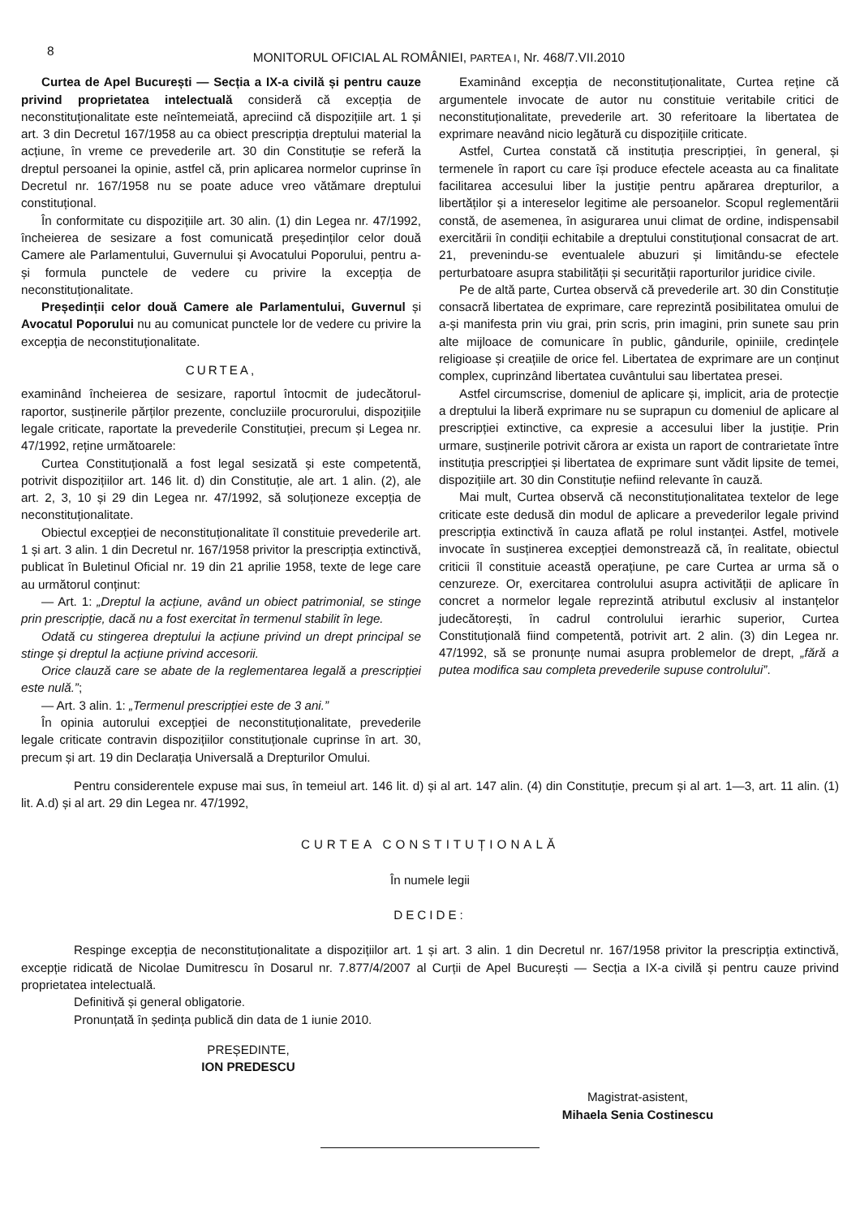8
MONITORUL OFICIAL AL ROMÂNIEI, PARTEA I, Nr. 468/7.VII.2010
Curtea de Apel București — Secția a IX-a civilă și pentru cauze privind proprietatea intelectuală consideră că excepția de neconstituționalitate este neîntemeiată, apreciind că dispozițiile art. 1 și art. 3 din Decretul 167/1958 au ca obiect prescripția dreptului material la acțiune, în vreme ce prevederile art. 30 din Constituție se referă la dreptul persoanei la opinie, astfel că, prin aplicarea normelor cuprinse în Decretul nr. 167/1958 nu se poate aduce vreo vătămare dreptului constituțional.
În conformitate cu dispozițiile art. 30 alin. (1) din Legea nr. 47/1992, încheierea de sesizare a fost comunicată președinților celor două Camere ale Parlamentului, Guvernului și Avocatului Poporului, pentru a-și formula punctele de vedere cu privire la excepția de neconstituționalitate.
Președinții celor două Camere ale Parlamentului, Guvernul și Avocatul Poporului nu au comunicat punctele lor de vedere cu privire la excepția de neconstituționalitate.
CURTEA,
examinând încheierea de sesizare, raportul întocmit de judecătorul-raportor, susținerile părților prezente, concluziile procurorului, dispozițiile legale criticate, raportate la prevederile Constituției, precum și Legea nr. 47/1992, reține următoarele:
Curtea Constituțională a fost legal sesizată și este competentă, potrivit dispozițiilor art. 146 lit. d) din Constituție, ale art. 1 alin. (2), ale art. 2, 3, 10 și 29 din Legea nr. 47/1992, să soluționeze excepția de neconstituționalitate.
Obiectul excepției de neconstituționalitate îl constituie prevederile art. 1 și art. 3 alin. 1 din Decretul nr. 167/1958 privitor la prescripția extinctivă, publicat în Buletinul Oficial nr. 19 din 21 aprilie 1958, texte de lege care au următorul conținut:
— Art. 1: „Dreptul la acțiune, având un obiect patrimonial, se stinge prin prescripție, dacă nu a fost exercitat în termenul stabilit în lege.
Odată cu stingerea dreptului la acțiune privind un drept principal se stinge și dreptul la acțiune privind accesorii.
Orice clauză care se abate de la reglementarea legală a prescripției este nulă.”;
— Art. 3 alin. 1: „Termenul prescripției este de 3 ani.”
În opinia autorului excepției de neconstituționalitate, prevederile legale criticate contravin dispozițiilor constituționale cuprinse în art. 30, precum și art. 19 din Declarația Universală a Drepturilor Omului.
Examinând excepția de neconstituționalitate, Curtea reține că argumentele invocate de autor nu constituie veritabile critici de neconstituționalitate, prevederile art. 30 referitoare la libertatea de exprimare neavând nicio legătură cu dispozițiile criticate.
Astfel, Curtea constată că instituția prescripției, în general, și termenele în raport cu care își produce efectele aceasta au ca finalitate facilitarea accesului liber la justiție pentru apărarea drepturilor, a libertăților și a intereselor legitime ale persoanelor. Scopul reglementării constă, de asemenea, în asigurarea unui climat de ordine, indispensabil exercitării în condiții echitabile a dreptului constituțional consacrat de art. 21, prevenindu-se eventualele abuzuri și limitându-se efectele perturbatoare asupra stabilității și securității raporturilor juridice civile.
Pe de altă parte, Curtea observă că prevederile art. 30 din Constituție consacră libertatea de exprimare, care reprezintă posibilitatea omului de a-și manifesta prin viu grai, prin scris, prin imagini, prin sunete sau prin alte mijloace de comunicare în public, gândurile, opiniile, credințele religioase și creațiile de orice fel. Libertatea de exprimare are un conținut complex, cuprinzând libertatea cuvântului sau libertatea presei.
Astfel circumscrise, domeniul de aplicare și, implicit, aria de protecție a dreptului la liberă exprimare nu se suprapun cu domeniul de aplicare al prescripției extinctive, ca expresie a accesului liber la justiție. Prin urmare, susținerile potrivit cărora ar exista un raport de contrarietate între instituția prescripției și libertatea de exprimare sunt vădit lipsite de temei, dispozițiile art. 30 din Constituție nefiind relevante în cauză.
Mai mult, Curtea observă că neconstituționalitatea textelor de lege criticate este dedusă din modul de aplicare a prevederilor legale privind prescripția extinctivă în cauza aflată pe rolul instanței. Astfel, motivele invocate în susținerea excepției demonstrează că, în realitate, obiectul criticii îl constituie această operațiune, pe care Curtea ar urma să o cenzureze. Or, exercitarea controlului asupra activității de aplicare în concret a normelor legale reprezintă atributul exclusiv al instanțelor judecătorești, în cadrul controlului ierarhic superior, Curtea Constituțională fiind competentă, potrivit art. 2 alin. (3) din Legea nr. 47/1992, să se pronunțe numai asupra problemelor de drept, „fără a putea modifica sau completa prevederile supuse controlului”.
Pentru considerentele expuse mai sus, în temeiul art. 146 lit. d) și al art. 147 alin. (4) din Constituție, precum și al art. 1—3, art. 11 alin. (1) lit. A.d) și al art. 29 din Legea nr. 47/1992,
CURTEA CONSTITUȚIONALĂ
În numele legii
DECIDE:
Respinge excepția de neconstituționalitate a dispozițiilor art. 1 și art. 3 alin. 1 din Decretul nr. 167/1958 privitor la prescripția extinctivă, excepție ridicată de Nicolae Dumitrescu în Dosarul nr. 7.877/4/2007 al Curții de Apel București — Secția a IX-a civilă și pentru cauze privind proprietatea intelectuală.
Definitivă și general obligatorie.
Pronunțată în ședința publică din data de 1 iunie 2010.
PREȘEDINTE,
ION PREDESCU
Magistrat-asistent,
Mihaela Senia Costinescu